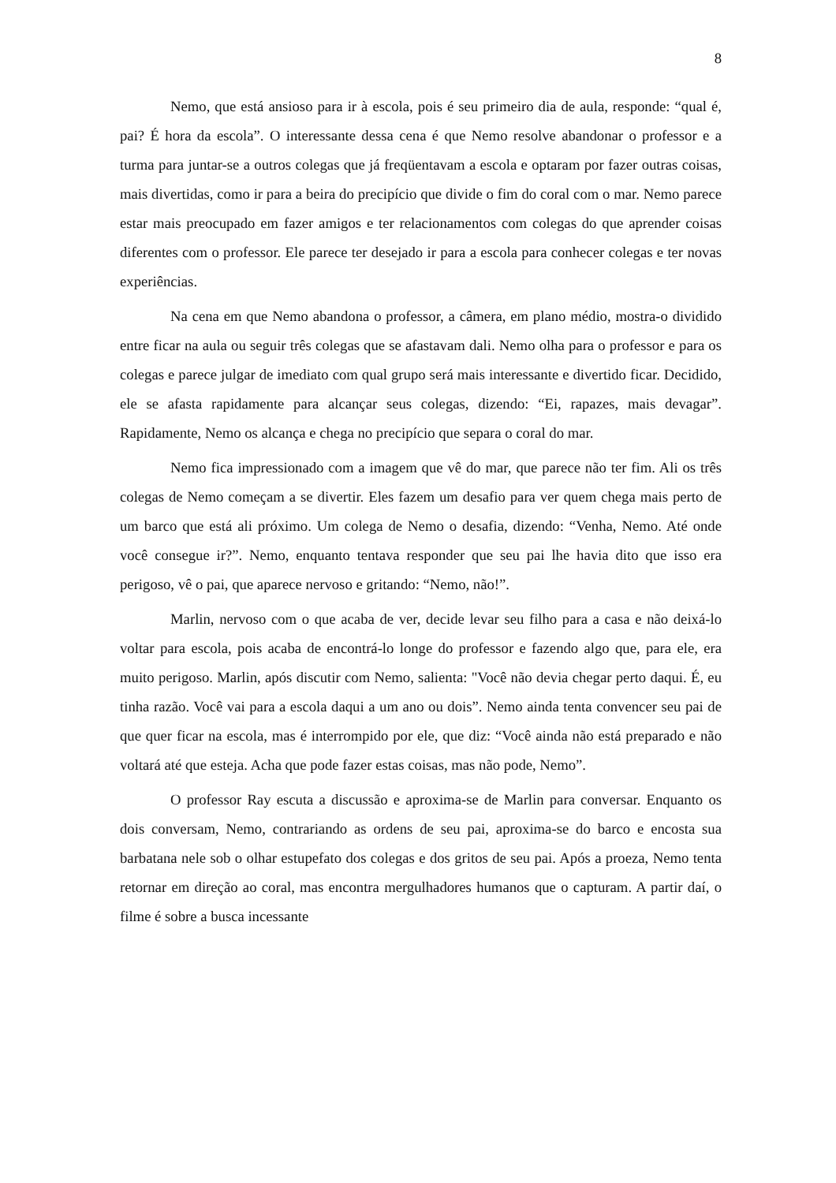8
Nemo, que está ansioso para ir à escola, pois é seu primeiro dia de aula, responde: “qual é, pai? É hora da escola”. O interessante dessa cena é que Nemo resolve abandonar o professor e a turma para juntar-se a outros colegas que já freqüentavam a escola e optaram por fazer outras coisas, mais divertidas, como ir para a beira do precipício que divide o fim do coral com o mar. Nemo parece estar mais preocupado em fazer amigos e ter relacionamentos com colegas do que aprender coisas diferentes com o professor. Ele parece ter desejado ir para a escola para conhecer colegas e ter novas experiências.
Na cena em que Nemo abandona o professor, a câmera, em plano médio, mostra-o dividido entre ficar na aula ou seguir três colegas que se afastavam dali. Nemo olha para o professor e para os colegas e parece julgar de imediato com qual grupo será mais interessante e divertido ficar. Decidido, ele se afasta rapidamente para alcançar seus colegas, dizendo: “Ei, rapazes, mais devagar”. Rapidamente, Nemo os alcança e chega no precipício que separa o coral do mar.
Nemo fica impressionado com a imagem que vê do mar, que parece não ter fim. Ali os três colegas de Nemo começam a se divertir. Eles fazem um desafio para ver quem chega mais perto de um barco que está ali próximo. Um colega de Nemo o desafia, dizendo: “Venha, Nemo. Até onde você consegue ir?”. Nemo, enquanto tentava responder que seu pai lhe havia dito que isso era perigoso, vê o pai, que aparece nervoso e gritando: “Nemo, não!”.
Marlin, nervoso com o que acaba de ver, decide levar seu filho para a casa e não deixá-lo voltar para escola, pois acaba de encontrá-lo longe do professor e fazendo algo que, para ele, era muito perigoso. Marlin, após discutir com Nemo, salienta: "Você não devia chegar perto daqui. É, eu tinha razão. Você vai para a escola daqui a um ano ou dois”. Nemo ainda tenta convencer seu pai de que quer ficar na escola, mas é interrompido por ele, que diz: “Você ainda não está preparado e não voltará até que esteja. Acha que pode fazer estas coisas, mas não pode, Nemo”.
O professor Ray escuta a discussão e aproxima-se de Marlin para conversar. Enquanto os dois conversam, Nemo, contrariando as ordens de seu pai, aproxima-se do barco e encosta sua barbatana nele sob o olhar estupefato dos colegas e dos gritos de seu pai. Após a proeza, Nemo tenta retornar em direção ao coral, mas encontra mergulhadores humanos que o capturam. A partir daí, o filme é sobre a busca incessante